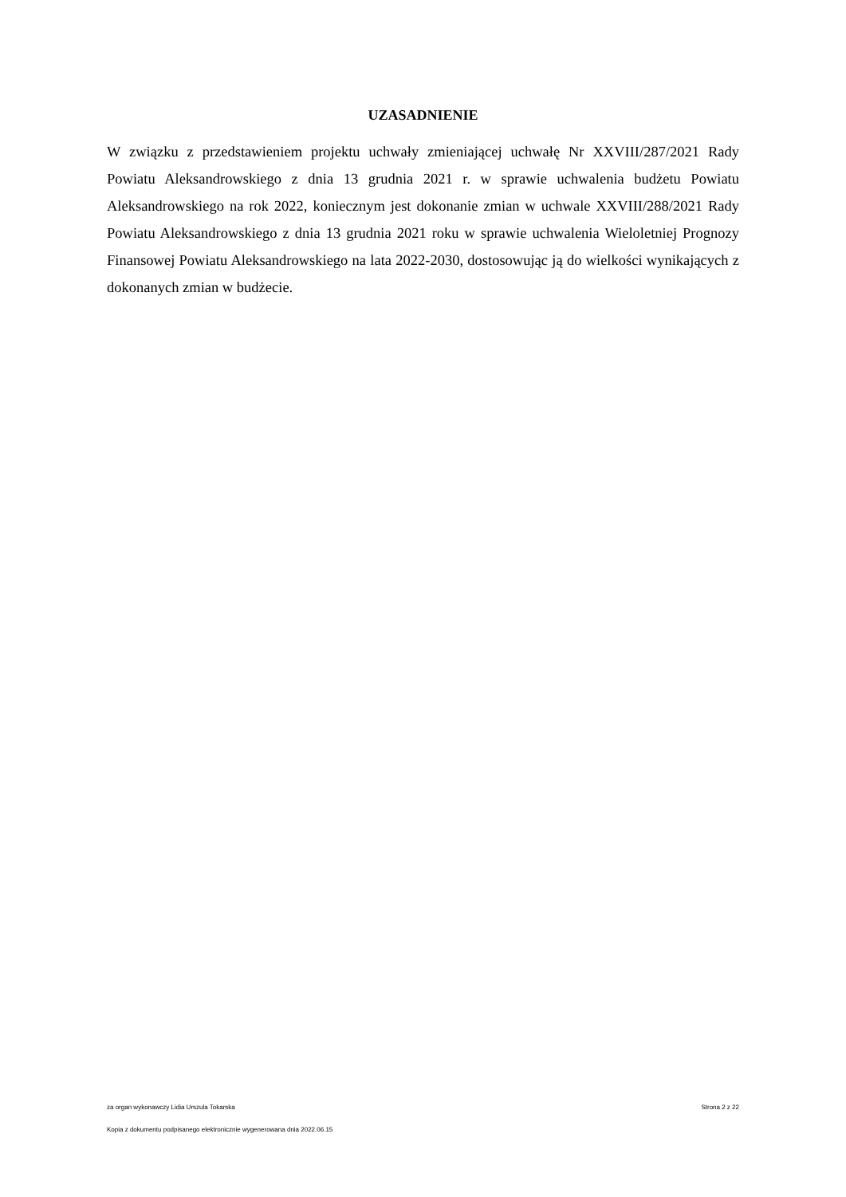UZASADNIENIE
W związku z przedstawieniem projektu uchwały zmieniającej uchwałę Nr XXVIII/287/2021 Rady Powiatu Aleksandrowskiego z dnia 13 grudnia 2021 r. w sprawie uchwalenia budżetu Powiatu Aleksandrowskiego na rok 2022, koniecznym jest dokonanie zmian w uchwale XXVIII/288/2021 Rady Powiatu Aleksandrowskiego z dnia 13 grudnia 2021 roku w sprawie uchwalenia Wieloletniej Prognozy Finansowej Powiatu Aleksandrowskiego na lata 2022-2030, dostosowując ją do wielkości wynikających z dokonanych zmian w budżecie.
za organ wykonawczy Lidia Urszula Tokarska Strona 2 z 22
Kopia z dokumentu podpisanego elektronicznie wygenerowana dnia 2022.06.15